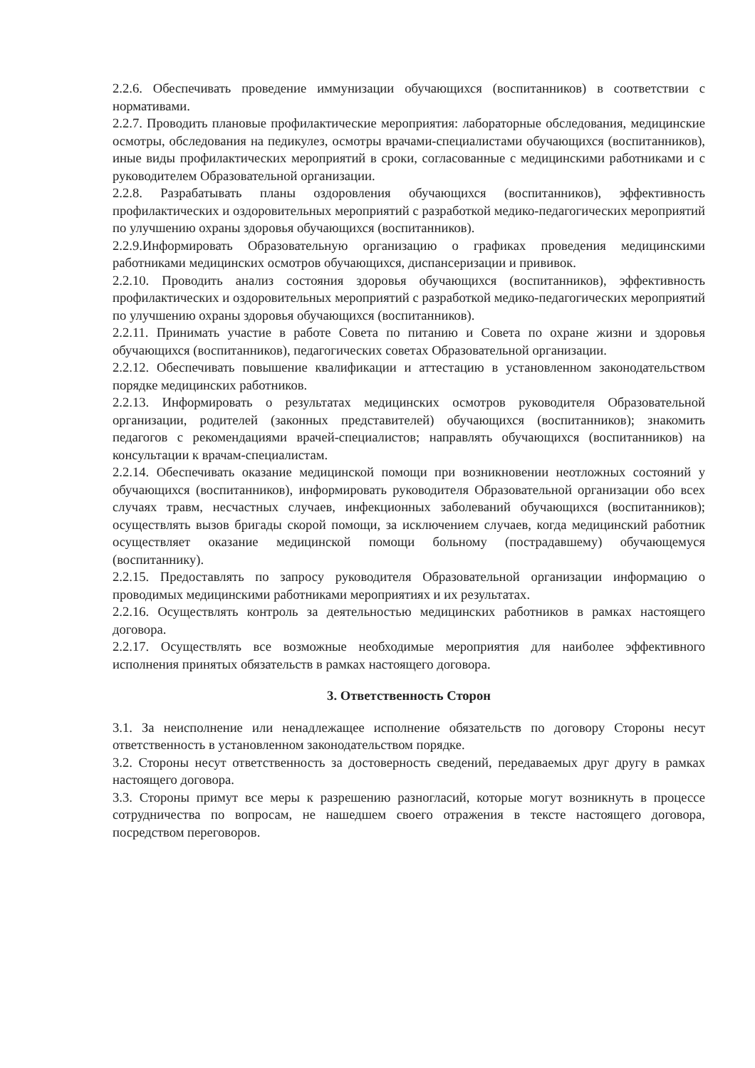2.2.6. Обеспечивать проведение иммунизации обучающихся (воспитанников) в соответствии с нормативами.
2.2.7. Проводить плановые профилактические мероприятия: лабораторные обследования, медицинские осмотры, обследования на педикулез, осмотры врачами-специалистами обучающихся (воспитанников), иные виды профилактических мероприятий в сроки, согласованные с медицинскими работниками и с руководителем Образовательной организации.
2.2.8. Разрабатывать планы оздоровления обучающихся (воспитанников), эффективность профилактических и оздоровительных мероприятий с разработкой медико-педагогических мероприятий по улучшению охраны здоровья обучающихся (воспитанников).
2.2.9.Информировать Образовательную организацию о графиках проведения медицинскими работниками медицинских осмотров обучающихся, диспансеризации и прививок.
2.2.10. Проводить анализ состояния здоровья обучающихся (воспитанников), эффективность профилактических и оздоровительных мероприятий с разработкой медико-педагогических мероприятий по улучшению охраны здоровья обучающихся (воспитанников).
2.2.11. Принимать участие в работе Совета по питанию и Совета по охране жизни и здоровья обучающихся (воспитанников), педагогических советах Образовательной организации.
2.2.12. Обеспечивать повышение квалификации и аттестацию в установленном законодательством порядке медицинских работников.
2.2.13. Информировать о результатах медицинских осмотров руководителя Образовательной организации, родителей (законных представителей) обучающихся (воспитанников); знакомить педагогов с рекомендациями врачей-специалистов; направлять обучающихся (воспитанников) на консультации к врачам-специалистам.
2.2.14. Обеспечивать оказание медицинской помощи при возникновении неотложных состояний у обучающихся (воспитанников), информировать руководителя Образовательной организации обо всех случаях травм, несчастных случаев, инфекционных заболеваний обучающихся (воспитанников); осуществлять вызов бригады скорой помощи, за исключением случаев, когда медицинский работник осуществляет оказание медицинской помощи больному (пострадавшему) обучающемуся (воспитаннику).
2.2.15. Предоставлять по запросу руководителя Образовательной организации информацию о проводимых медицинскими работниками мероприятиях и их результатах.
2.2.16. Осуществлять контроль за деятельностью медицинских работников в рамках настоящего договора.
2.2.17. Осуществлять все возможные необходимые мероприятия для наиболее эффективного исполнения принятых обязательств в рамках настоящего договора.
3. Ответственность Сторон
3.1. За неисполнение или ненадлежащее исполнение обязательств по договору Стороны несут ответственность в установленном законодательством порядке.
3.2. Стороны несут ответственность за достоверность сведений, передаваемых друг другу в рамках настоящего договора.
3.3. Стороны примут все меры к разрешению разногласий, которые могут возникнуть в процессе сотрудничества по вопросам, не нашедшем своего отражения в тексте настоящего договора, посредством переговоров.